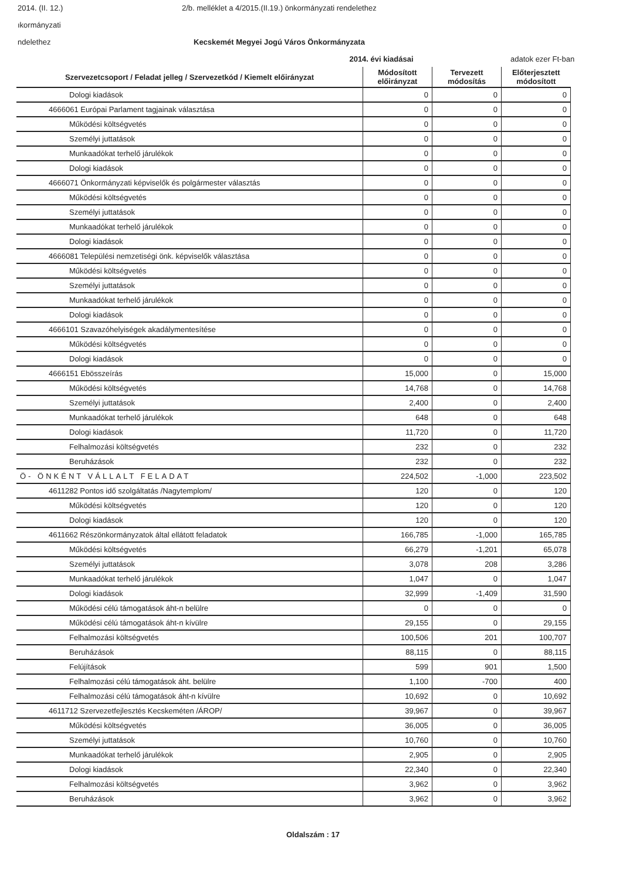2014. (II. 12.) 2/b. melléklet a 4/2015.(II.19.) önkormányzati rendelethez
ıkormányzati
ndelethez Kecskemét Megyei Jogú Város Önkormányzata
2014. évi kiadásai adatok ezer Ft-ban
| Szervezetcsoport / Feladat jelleg / Szervezetkód / Kiemelt előirányzat | Módosított előirányzat | Tervezett módosítás | Előterjesztett módosított |
| --- | --- | --- | --- |
| Dologi kiadások | 0 | 0 | 0 |
| 4666061 Európai Parlament tagjainak választása | 0 | 0 | 0 |
| Működési költségvetés | 0 | 0 | 0 |
| Személyi juttatások | 0 | 0 | 0 |
| Munkaadókat terhelő járulékok | 0 | 0 | 0 |
| Dologi kiadások | 0 | 0 | 0 |
| 4666071 Önkormányzati képviselők és polgármester választás | 0 | 0 | 0 |
| Működési költségvetés | 0 | 0 | 0 |
| Személyi juttatások | 0 | 0 | 0 |
| Munkaadókat terhelő járulékok | 0 | 0 | 0 |
| Dologi kiadások | 0 | 0 | 0 |
| 4666081 Települési nemzetiségi önk. képviselők választása | 0 | 0 | 0 |
| Működési költségvetés | 0 | 0 | 0 |
| Személyi juttatások | 0 | 0 | 0 |
| Munkaadókat terhelő járulékok | 0 | 0 | 0 |
| Dologi kiadások | 0 | 0 | 0 |
| 4666101 Szavazóhelyiségek akadálymentesítése | 0 | 0 | 0 |
| Működési költségvetés | 0 | 0 | 0 |
| Dologi kiadások | 0 | 0 | 0 |
| 4666151 Ebösszeírás | 15,000 | 0 | 15,000 |
| Működési költségvetés | 14,768 | 0 | 14,768 |
| Személyi juttatások | 2,400 | 0 | 2,400 |
| Munkaadókat terhelő járulékok | 648 | 0 | 648 |
| Dologi kiadások | 11,720 | 0 | 11,720 |
| Felhalmozási költségvetés | 232 | 0 | 232 |
| Beruházások | 232 | 0 | 232 |
| Ö- ÖNKÉNT VÁLLALT FELADAT | 224,502 | -1,000 | 223,502 |
| 4611282 Pontos idő szolgáltatás /Nagytemplom/ | 120 | 0 | 120 |
| Működési költségvetés | 120 | 0 | 120 |
| Dologi kiadások | 120 | 0 | 120 |
| 4611662 Részönkormányzatok által ellátott feladatok | 166,785 | -1,000 | 165,785 |
| Működési költségvetés | 66,279 | -1,201 | 65,078 |
| Személyi juttatások | 3,078 | 208 | 3,286 |
| Munkaadókat terhelő járulékok | 1,047 | 0 | 1,047 |
| Dologi kiadások | 32,999 | -1,409 | 31,590 |
| Működési célú támogatások áht-n belülre | 0 | 0 | 0 |
| Működési célú támogatások áht-n kívülre | 29,155 | 0 | 29,155 |
| Felhalmozási költségvetés | 100,506 | 201 | 100,707 |
| Beruházások | 88,115 | 0 | 88,115 |
| Felújítások | 599 | 901 | 1,500 |
| Felhalmozási célú támogatások áht. belülre | 1,100 | -700 | 400 |
| Felhalmozási célú támogatások áht-n kívülre | 10,692 | 0 | 10,692 |
| 4611712 Szervezetfejlesztés Kecskeméten /ÁROP/ | 39,967 | 0 | 39,967 |
| Működési költségvetés | 36,005 | 0 | 36,005 |
| Személyi juttatások | 10,760 | 0 | 10,760 |
| Munkaadókat terhelő járulékok | 2,905 | 0 | 2,905 |
| Dologi kiadások | 22,340 | 0 | 22,340 |
| Felhalmozási költségvetés | 3,962 | 0 | 3,962 |
| Beruházások | 3,962 | 0 | 3,962 |
Oldalszám : 17